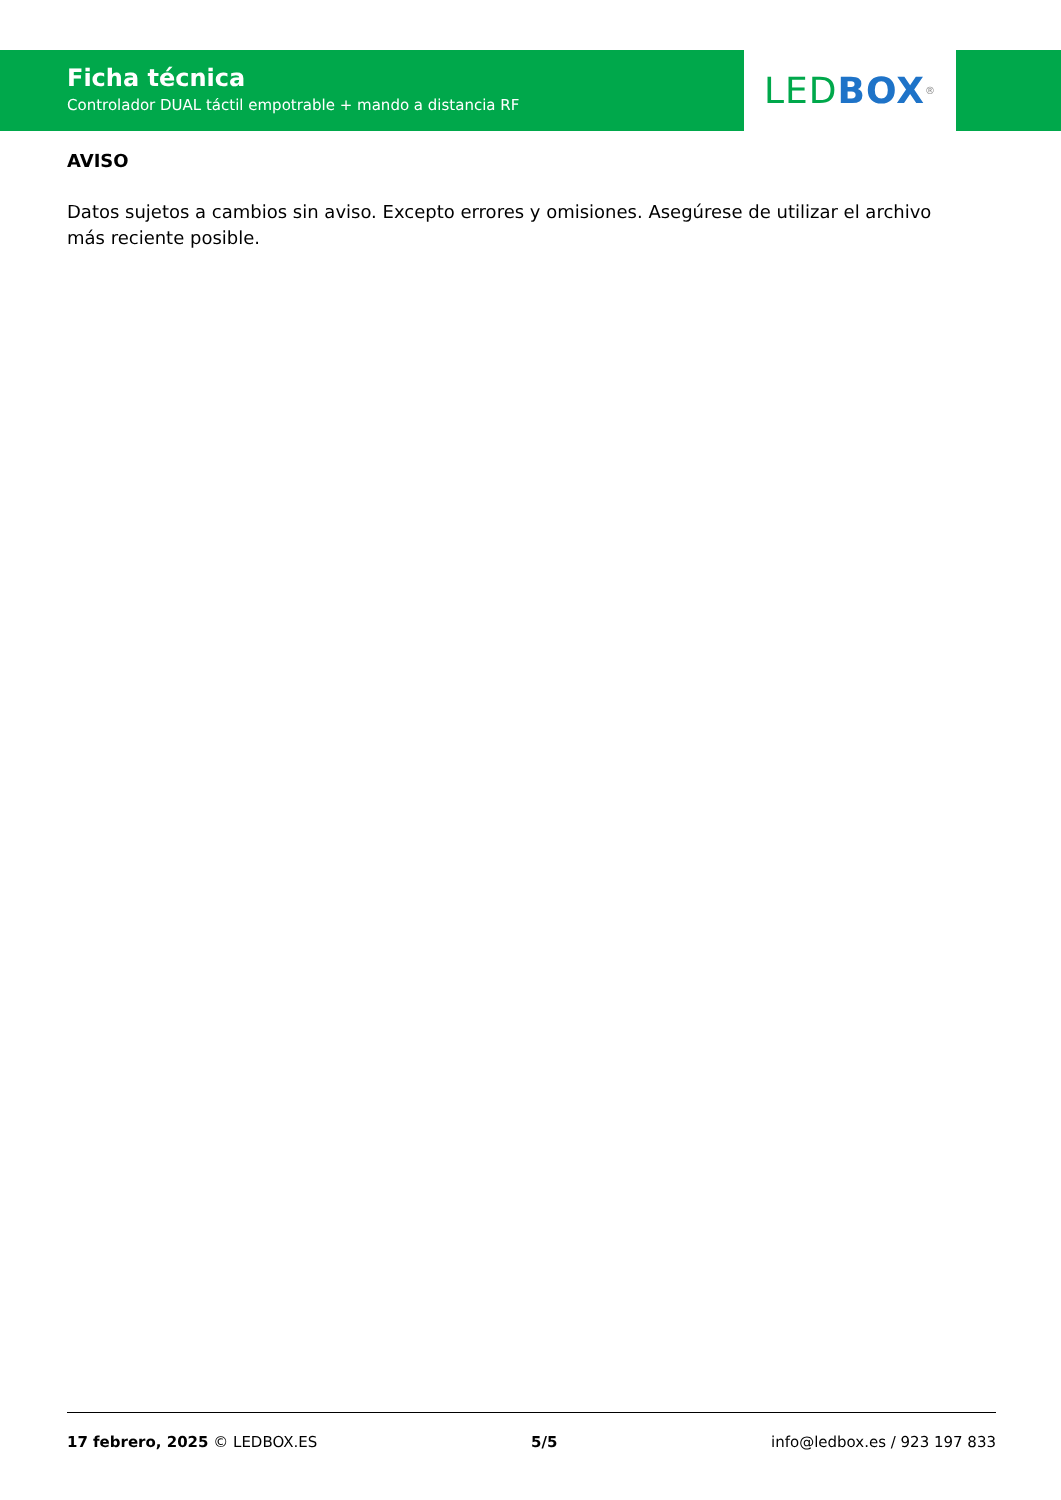Ficha técnica
Controlador DUAL táctil empotrable + mando a distancia RF
LED BOX<sup>®</sup>
AVISO
Datos sujetos a cambios sin aviso. Excepto errores y omisiones. Asegúrese de utilizar el archivo más reciente posible.
17 febrero, 2025 © LEDBOX.ES 5/5 info@ledbox.es / 923 197 833